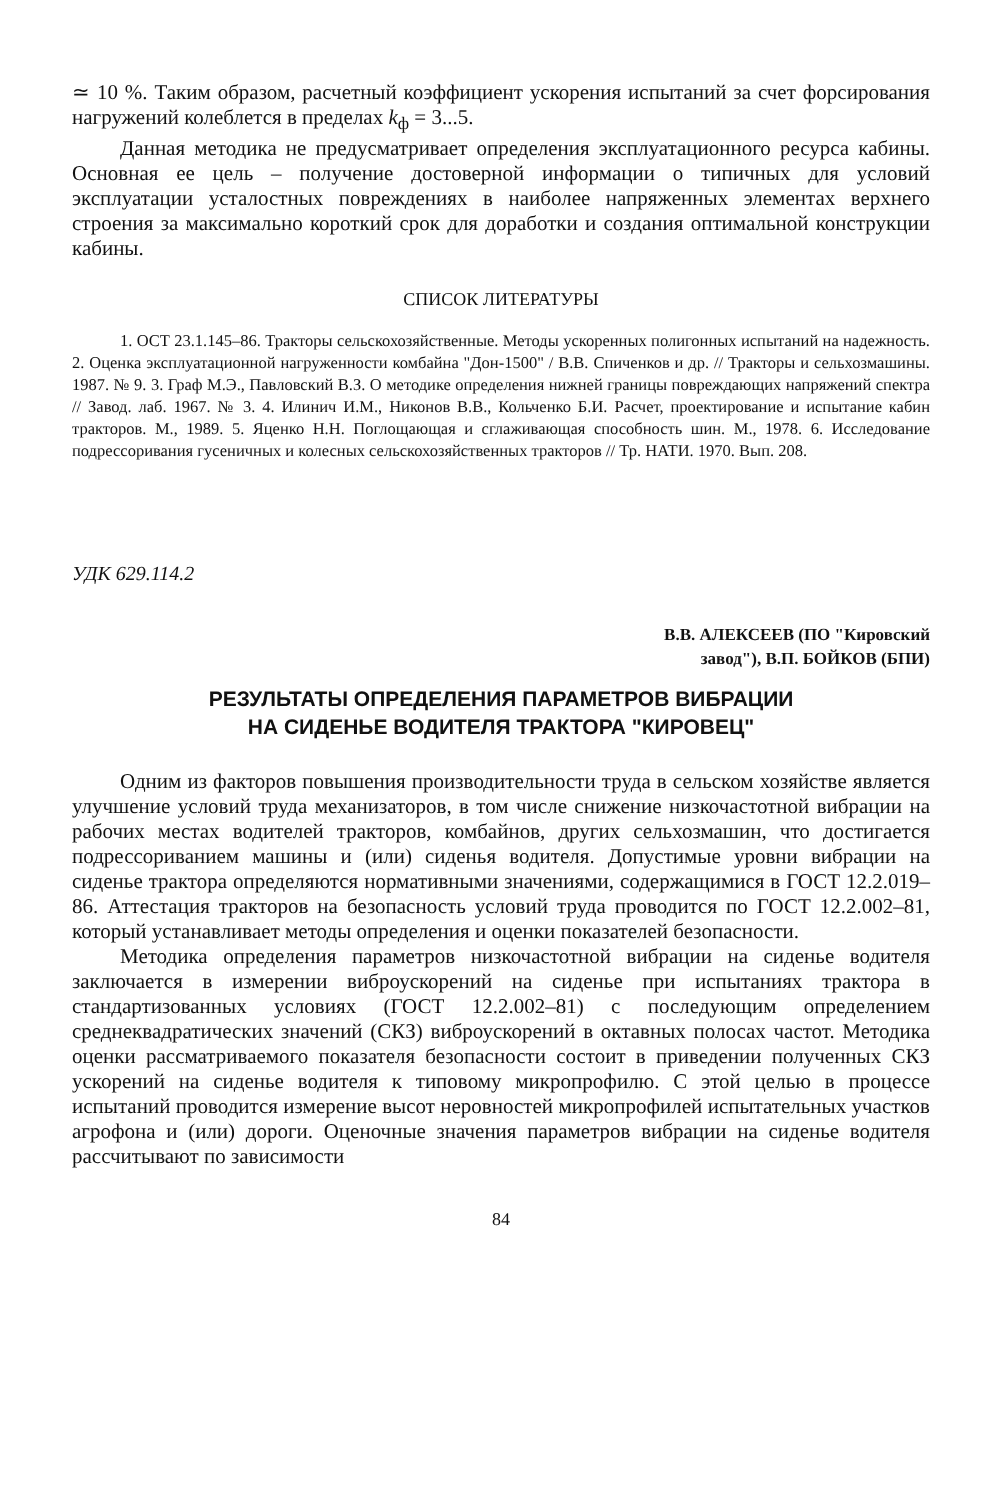≃ 10 %. Таким образом, расчетный коэффициент ускорения испытаний за счет форсирования нагружений колеблется в пределах k<sub>ф</sub> = 3...5.
Данная методика не предусматривает определения эксплуатационного ресурса кабины. Основная ее цель – получение достоверной информации о типичных для условий эксплуатации усталостных повреждениях в наиболее напряженных элементах верхнего строения за максимально короткий срок для доработки и создания оптимальной конструкции кабины.
СПИСОК ЛИТЕРАТУРЫ
1. ОСТ 23.1.145–86. Тракторы сельскохозяйственные. Методы ускоренных полигонных испытаний на надежность. 2. Оценка эксплуатационной нагруженности комбайна "Дон-1500" / В.В. Спиченков и др. // Тракторы и сельхозмашины. 1987. № 9. 3. Граф М.Э., Павловский В.З. О методике определения нижней границы повреждающих напряжений спектра // Завод. лаб. 1967. № 3. 4. Илинич И.М., Никонов В.В., Кольченко Б.И. Расчет, проектирование и испытание кабин тракторов. М., 1989. 5. Яценко Н.Н. Поглощающая и сглаживающая способность шин. М., 1978. 6. Исследование подрессоривания гусеничных и колесных сельскохозяйственных тракторов // Тр. НАТИ. 1970. Вып. 208.
УДК 629.114.2
В.В. АЛЕКСЕЕВ (ПО "Кировский
завод"), В.П. БОЙКОВ (БПИ)
РЕЗУЛЬТАТЫ ОПРЕДЕЛЕНИЯ ПАРАМЕТРОВ ВИБРАЦИИ
НА СИДЕНЬЕ ВОДИТЕЛЯ ТРАКТОРА "КИРОВЕЦ"
Одним из факторов повышения производительности труда в сельском хозяйстве является улучшение условий труда механизаторов, в том числе снижение низкочастотной вибрации на рабочих местах водителей тракторов, комбайнов, других сельхозмашин, что достигается подрессориванием машины и (или) сиденья водителя. Допустимые уровни вибрации на сиденье трактора определяются нормативными значениями, содержащимися в ГОСТ 12.2.019–86. Аттестация тракторов на безопасность условий труда проводится по ГОСТ 12.2.002–81, который устанавливает методы определения и оценки показателей безопасности.
Методика определения параметров низкочастотной вибрации на сиденье водителя заключается в измерении виброускорений на сиденье при испытаниях трактора в стандартизованных условиях (ГОСТ 12.2.002–81) с последующим определением среднеквадратических значений (СКЗ) виброускорений в октавных полосах частот. Методика оценки рассматриваемого показателя безопасности состоит в приведении полученных СКЗ ускорений на сиденье водителя к типовому микропрофилю. С этой целью в процессе испытаний проводится измерение высот неровностей микропрофилей испытательных участков агрофона и (или) дороги. Оценочные значения параметров вибрации на сиденье водителя рассчитывают по зависимости
84